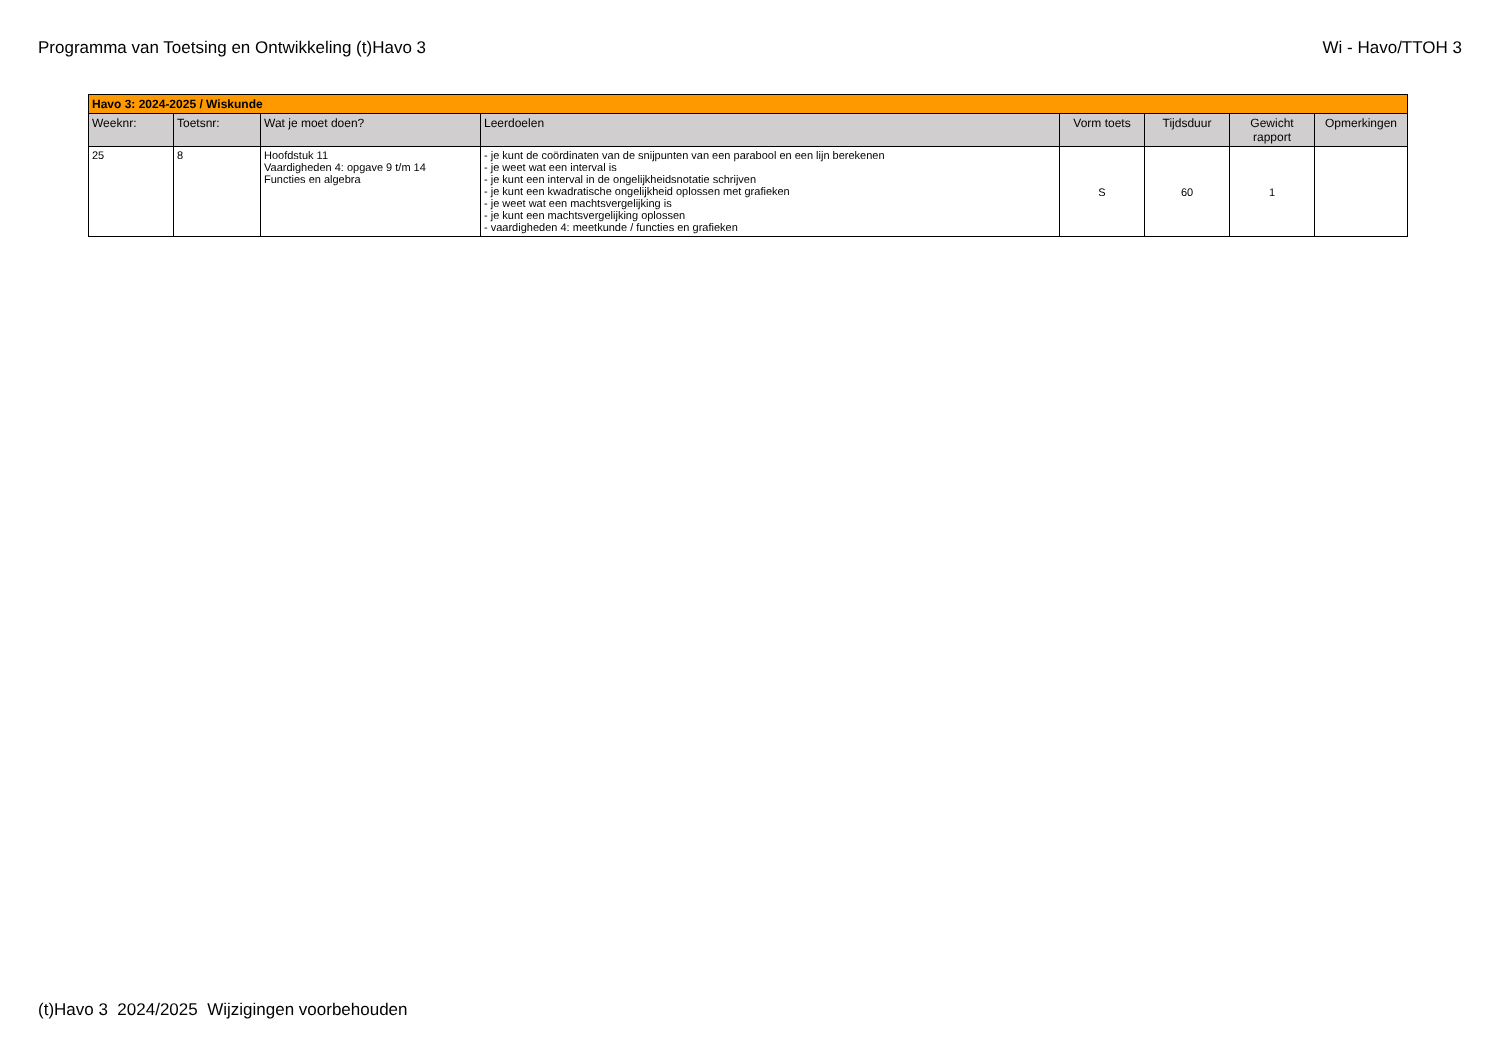Programma van Toetsing en Ontwikkeling (t)Havo 3 Wi - Havo/TTOH 3
| Havo 3: 2024-2025 / Wiskunde | | | | | | | |
| Weeknr: | Toetsnr: | Wat je moet doen? | Leerdoelen | Vorm toets | Tijdsduur | Gewicht rapport | Opmerkingen |
| 25 | 8 | Hoofdstuk 11 Vaardigheden 4: opgave 9 t/m 14 Functies en algebra | - je kunt de coördinaten van de snijpunten van een parabool en een lijn berekenen - je weet wat een interval is - je kunt een interval in de ongelijkheidsnotatie schrijven - je kunt een kwadratische ongelijkheid oplossen met grafieken - je weet wat een machtsvergelijking is - je kunt een machtsvergelijking oplossen - vaardigheden 4: meetkunde / functies en grafieken | S | 60 | 1 | |
(t)Havo 3 2024/2025 Wijzigingen voorbehouden